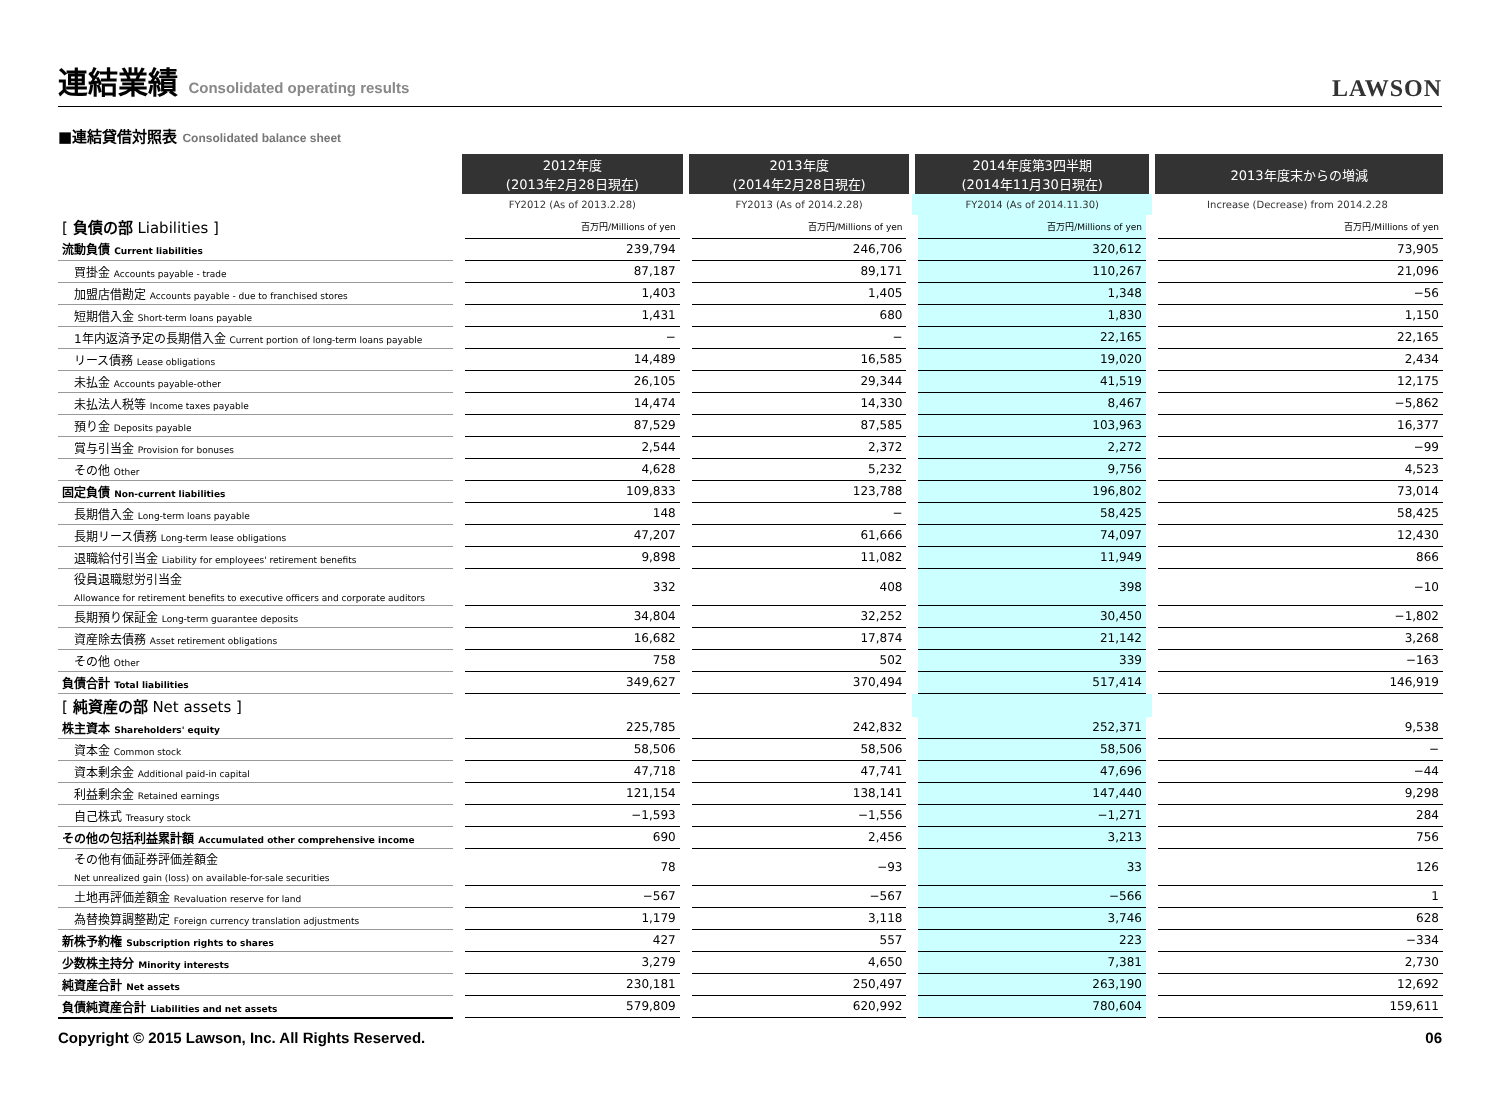連結業績 Consolidated operating results
LAWSON
■連結貸借対照表 Consolidated balance sheet
| | 2012年度 (2013年2月28日現在) | 2013年度 (2014年2月28日現在) | 2014年度第3四半期 (2014年11月30日現在) | 2013年度末からの増減 |
| --- | --- | --- | --- | --- |
| | FY2012 (As of 2013.2.28) | FY2013 (As of 2014.2.28) | FY2014 (As of 2014.11.30) | Increase (Decrease) from 2014.2.28 |
| [ 負債の部 Liabilities ] | 百万円/Millions of yen | 百万円/Millions of yen | 百万円/Millions of yen | 百万円/Millions of yen |
| 流動負債 Current liabilities | 239,794 | 246,706 | 320,612 | 73,905 |
| 買掛金 Accounts payable - trade | 87,187 | 89,171 | 110,267 | 21,096 |
| 加盟店借勘定 Accounts payable - due to franchised stores | 1,403 | 1,405 | 1,348 | −56 |
| 短期借入金 Short-term loans payable | 1,431 | 680 | 1,830 | 1,150 |
| 1年内返済予定の長期借入金 Current portion of long-term loans payable | − | − | 22,165 | 22,165 |
| リース債務 Lease obligations | 14,489 | 16,585 | 19,020 | 2,434 |
| 未払金 Accounts payable-other | 26,105 | 29,344 | 41,519 | 12,175 |
| 未払法人税等 Income taxes payable | 14,474 | 14,330 | 8,467 | −5,862 |
| 預り金 Deposits payable | 87,529 | 87,585 | 103,963 | 16,377 |
| 賞与引当金 Provision for bonuses | 2,544 | 2,372 | 2,272 | −99 |
| その他 Other | 4,628 | 5,232 | 9,756 | 4,523 |
| 固定負債 Non-current liabilities | 109,833 | 123,788 | 196,802 | 73,014 |
| 長期借入金 Long-term loans payable | 148 | − | 58,425 | 58,425 |
| 長期リース債務 Long-term lease obligations | 47,207 | 61,666 | 74,097 | 12,430 |
| 退職給付引当金 Liability for employees' retirement benefits | 9,898 | 11,082 | 11,949 | 866 |
| 役員退職慰労引当金 Allowance for retirement benefits to executive officers and corporate auditors | 332 | 408 | 398 | −10 |
| 長期預り保証金 Long-term guarantee deposits | 34,804 | 32,252 | 30,450 | −1,802 |
| 資産除去債務 Asset retirement obligations | 16,682 | 17,874 | 21,142 | 3,268 |
| その他 Other | 758 | 502 | 339 | −163 |
| 負債合計 Total liabilities | 349,627 | 370,494 | 517,414 | 146,919 |
| [ 純資産の部 Net assets ] | | | | |
| 株主資本 Shareholders' equity | 225,785 | 242,832 | 252,371 | 9,538 |
| 資本金 Common stock | 58,506 | 58,506 | 58,506 | − |
| 資本剰余金 Additional paid-in capital | 47,718 | 47,741 | 47,696 | −44 |
| 利益剰余金 Retained earnings | 121,154 | 138,141 | 147,440 | 9,298 |
| 自己株式 Treasury stock | −1,593 | −1,556 | −1,271 | 284 |
| その他の包括利益累計額 Accumulated other comprehensive income | 690 | 2,456 | 3,213 | 756 |
| その他有価証券評価差額金 Net unrealized gain (loss) on available-for-sale securities | 78 | −93 | 33 | 126 |
| 土地再評価差額金 Revaluation reserve for land | −567 | −567 | −566 | 1 |
| 為替換算調整勘定 Foreign currency translation adjustments | 1,179 | 3,118 | 3,746 | 628 |
| 新株予約権 Subscription rights to shares | 427 | 557 | 223 | −334 |
| 少数株主持分 Minority interests | 3,279 | 4,650 | 7,381 | 2,730 |
| 純資産合計 Net assets | 230,181 | 250,497 | 263,190 | 12,692 |
| 負債純資産合計 Liabilities and net assets | 579,809 | 620,992 | 780,604 | 159,611 |
Copyright © 2015 Lawson, Inc. All Rights Reserved. 06